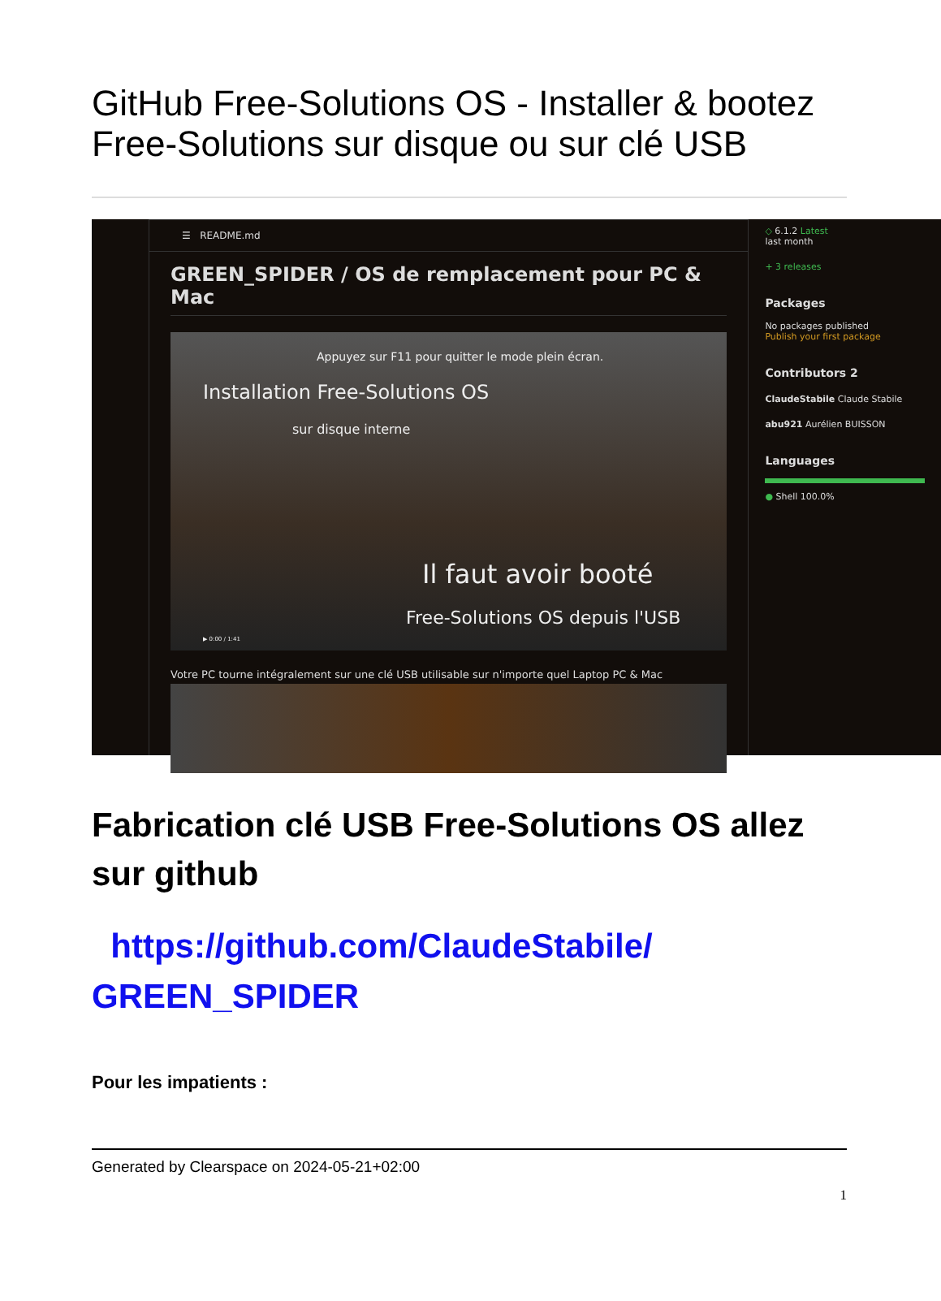GitHub Free-Solutions OS - Installer & bootez Free-Solutions sur disque ou sur clé USB
☰ README.md
GREEN_SPIDER / OS de remplacement pour PC & Mac
Appuyez sur F11 pour quitter le mode plein écran.
Installation Free-Solutions OS
sur disque interne
Il faut avoir booté
Free-Solutions OS depuis l'USB
▶ 0:00 / 1:41
Votre PC tourne intégralement sur une clé USB utilisable sur n'importe quel Laptop PC & Mac
◇ 6.1.2 Latest
last month
+ 3 releases
Packages
No packages published
Publish your first package
Contributors 2
ClaudeStabile Claude Stabile
abu921 Aurélien BUISSON
Languages
● Shell 100.0%
Fabrication clé USB Free-Solutions OS allez sur github
https://github.com/ClaudeStabile/ GREEN_SPIDER
Pour les impatients :
Generated by Clearspace on 2024-05-21+02:00
1